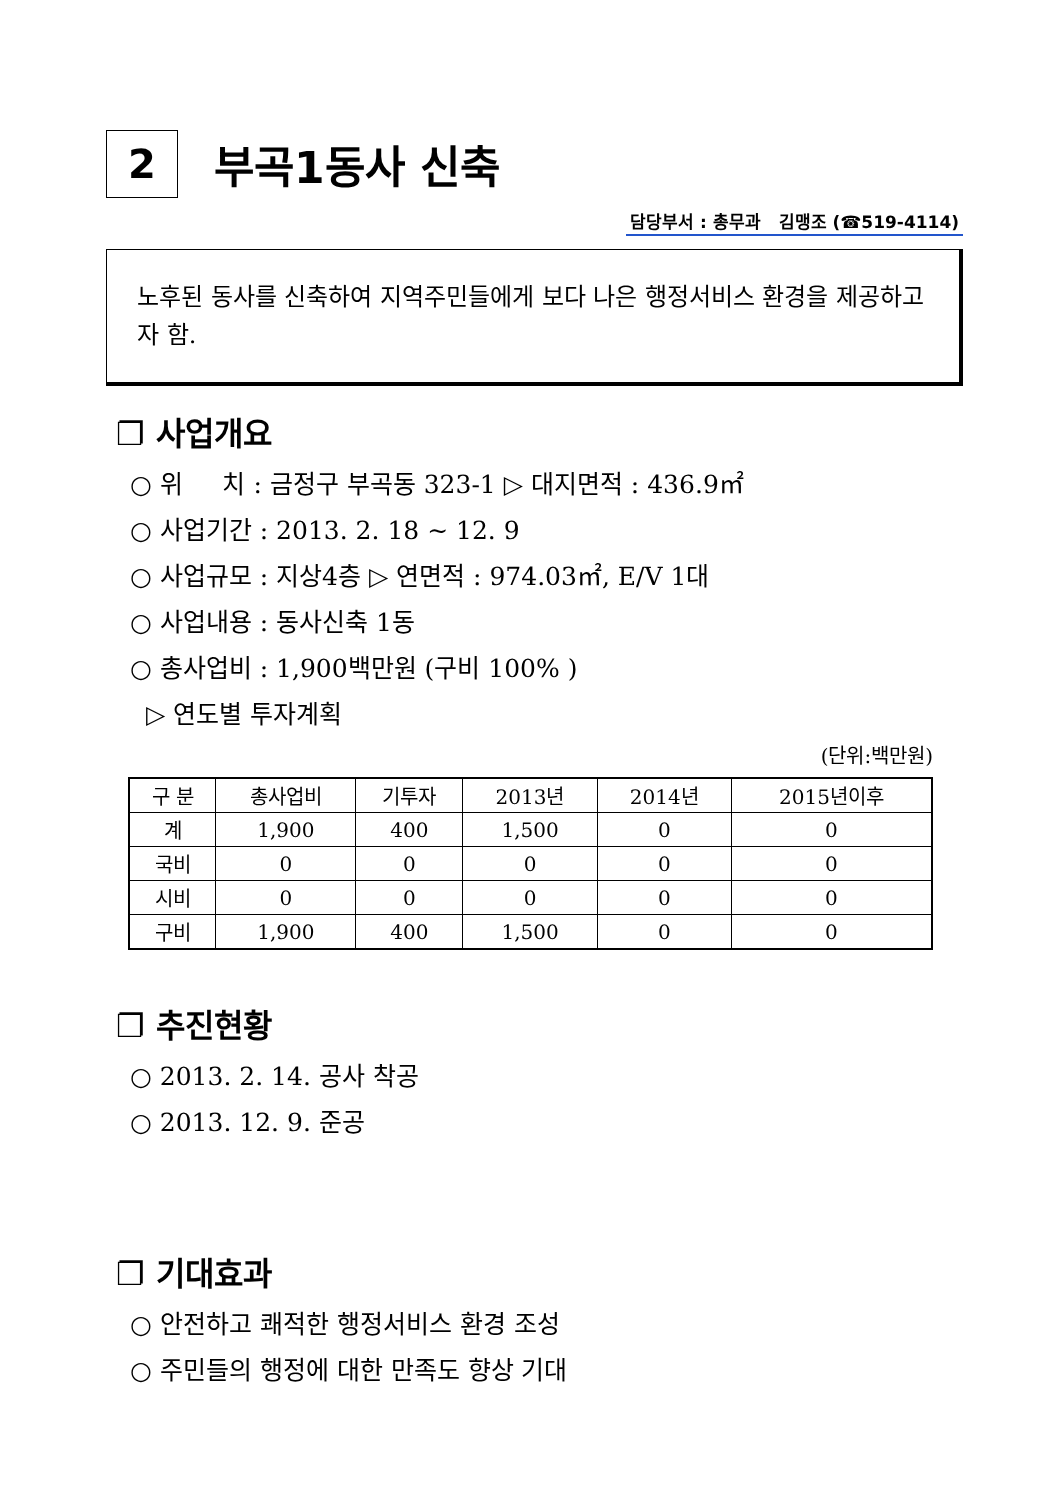2
부곡1동사 신축
담당부서 : 총무과 김맹조 (☎519-4114)
노후된 동사를 신축하여 지역주민들에게 보다 나은 행정서비스 환경을 제공하고자 함.
❐ 사업개요
○ 위 치 : 금정구 부곡동 323-1 ▷ 대지면적 : 436.9㎡
○ 사업기간 : 2013. 2. 18 ~ 12. 9
○ 사업규모 : 지상4층 ▷ 연면적 : 974.03㎡, E/V 1대
○ 사업내용 : 동사신축 1동
○ 총사업비 : 1,900백만원 (구비 100% )
▷ 연도별 투자계획
(단위:백만원)
| 구 분 | 총사업비 | 기투자 | 2013년 | 2014년 | 2015년이후 |
| --- | --- | --- | --- | --- | --- |
| 계 | 1,900 | 400 | 1,500 | 0 | 0 |
| 국비 | 0 | 0 | 0 | 0 | 0 |
| 시비 | 0 | 0 | 0 | 0 | 0 |
| 구비 | 1,900 | 400 | 1,500 | 0 | 0 |
❐ 추진현황
○ 2013. 2. 14. 공사 착공
○ 2013. 12. 9. 준공
❐ 기대효과
○ 안전하고 쾌적한 행정서비스 환경 조성
○ 주민들의 행정에 대한 만족도 향상 기대